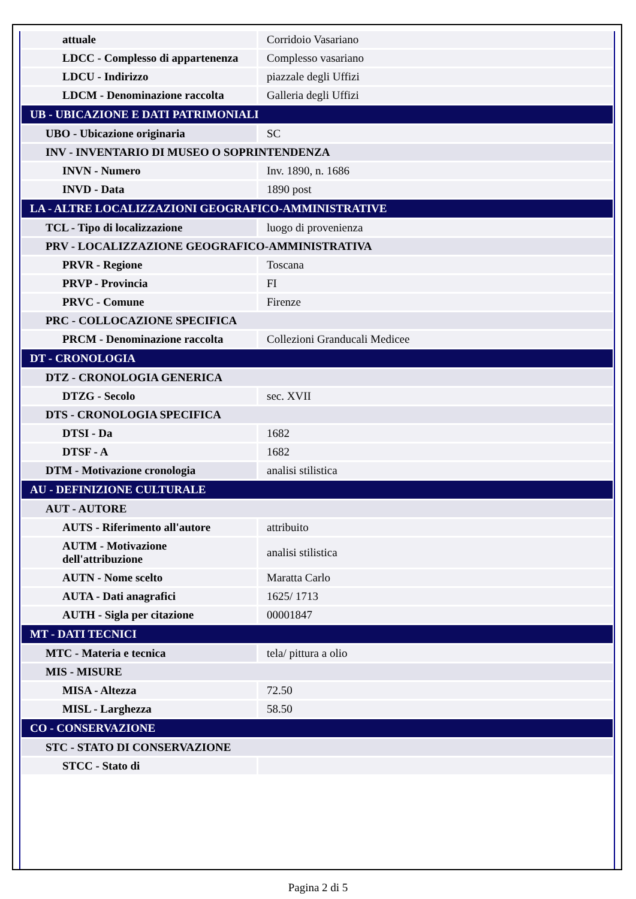| attuale | Corridoio Vasariano |
| LDCC - Complesso di appartenenza | Complesso vasariano |
| LDCU - Indirizzo | piazzale degli Uffizi |
| LDCM - Denominazione raccolta | Galleria degli Uffizi |
| UB - UBICAZIONE E DATI PATRIMONIALI | |
| UBO - Ubicazione originaria | SC |
| INV - INVENTARIO DI MUSEO O SOPRINTENDENZA | |
| INVN - Numero | Inv. 1890, n. 1686 |
| INVD - Data | 1890 post |
| LA - ALTRE LOCALIZZAZIONI GEOGRAFICO-AMMINISTRATIVE | |
| TCL - Tipo di localizzazione | luogo di provenienza |
| PRV - LOCALIZZAZIONE GEOGRAFICO-AMMINISTRATIVA | |
| PRVR - Regione | Toscana |
| PRVP - Provincia | FI |
| PRVC - Comune | Firenze |
| PRC - COLLOCAZIONE SPECIFICA | |
| PRCM - Denominazione raccolta | Collezioni Granducali Medicee |
| DT - CRONOLOGIA | |
| DTZ - CRONOLOGIA GENERICA | |
| DTZG - Secolo | sec. XVII |
| DTS - CRONOLOGIA SPECIFICA | |
| DTSI - Da | 1682 |
| DTSF - A | 1682 |
| DTM - Motivazione cronologia | analisi stilistica |
| AU - DEFINIZIONE CULTURALE | |
| AUT - AUTORE | |
| AUTS - Riferimento all'autore | attribuito |
| AUTM - Motivazione dell'attribuzione | analisi stilistica |
| AUTN - Nome scelto | Maratta Carlo |
| AUTA - Dati anagrafici | 1625/ 1713 |
| AUTH - Sigla per citazione | 00001847 |
| MT - DATI TECNICI | |
| MTC - Materia e tecnica | tela/ pittura a olio |
| MIS - MISURE | |
| MISA - Altezza | 72.50 |
| MISL - Larghezza | 58.50 |
| CO - CONSERVAZIONE | |
| STC - STATO DI CONSERVAZIONE | |
| STCC - Stato di | |
Pagina 2 di 5